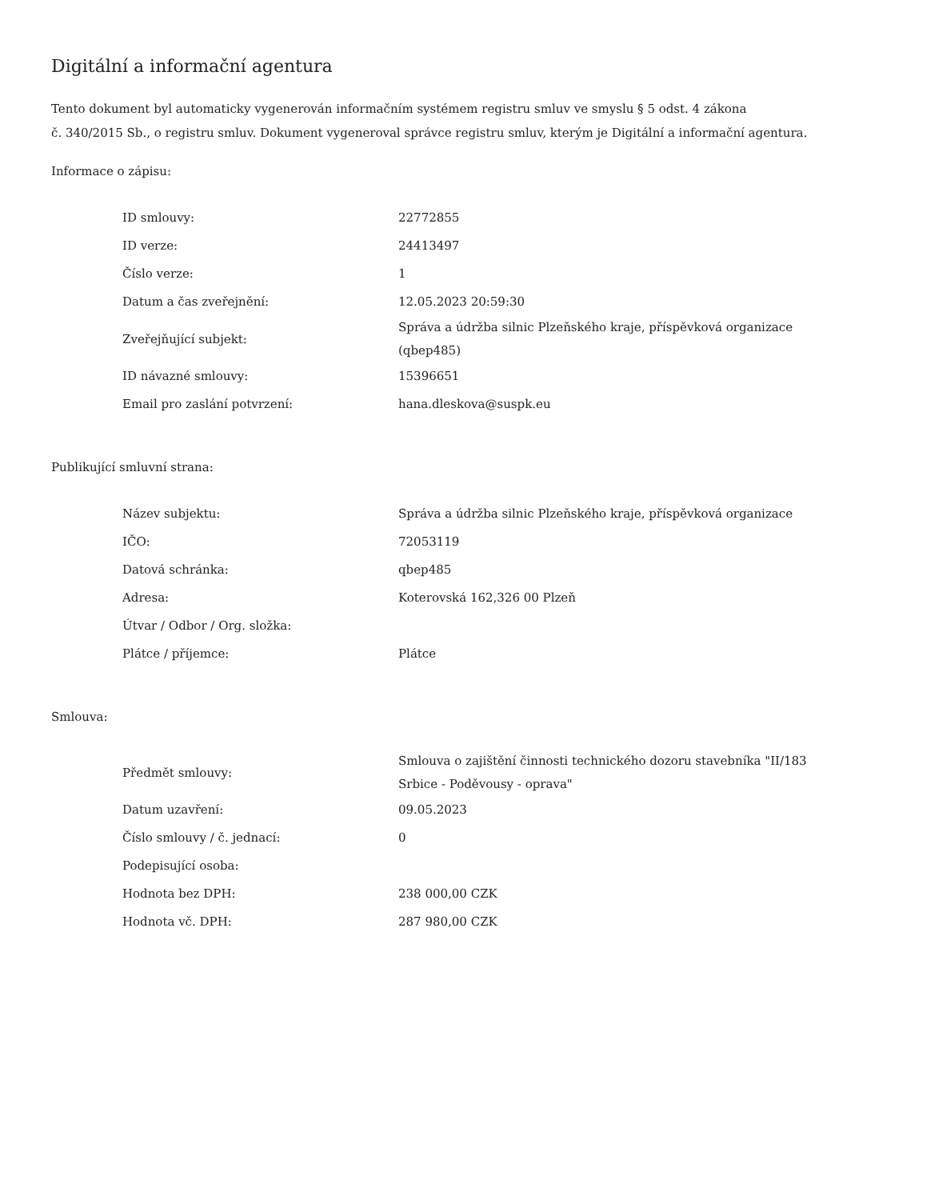Digitální a informační agentura
Tento dokument byl automaticky vygenerován informačním systémem registru smluv ve smyslu § 5 odst. 4 zákona
č. 340/2015 Sb., o registru smluv. Dokument vygeneroval správce registru smluv, kterým je Digitální a informační agentura.
Informace o zápisu:
| ID smlouvy: | 22772855 |
| ID verze: | 24413497 |
| Číslo verze: | 1 |
| Datum a čas zveřejnění: | 12.05.2023 20:59:30 |
| Zveřejňující subjekt: | Správa a údržba silnic Plzeňského kraje, příspěvková organizace (qbep485) |
| ID návazné smlouvy: | 15396651 |
| Email pro zaslání potvrzení: | hana.dleskova@suspk.eu |
Publikující smluvní strana:
| Název subjektu: | Správa a údržba silnic Plzeňského kraje, příspěvková organizace |
| IČO: | 72053119 |
| Datová schránka: | qbep485 |
| Adresa: | Koterovská 162,326 00 Plzeň |
| Útvar / Odbor / Org. složka: | |
| Plátce / příjemce: | Plátce |
Smlouva:
| Předmět smlouvy: | Smlouva o zajištění činnosti technického dozoru stavebníka "II/183 Srbice - Poděvousy - oprava" |
| Datum uzavření: | 09.05.2023 |
| Číslo smlouvy / č. jednací: | 0 |
| Podepisující osoba: | |
| Hodnota bez DPH: | 238 000,00 CZK |
| Hodnota vč. DPH: | 287 980,00 CZK |